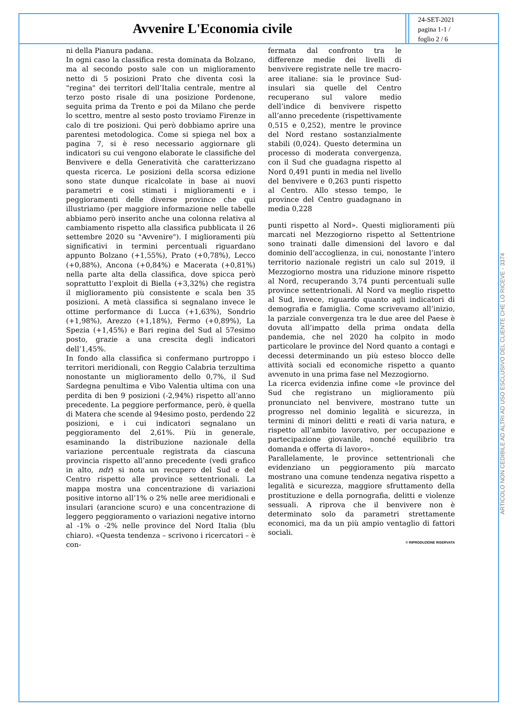Avvenire L'Economia civile
24-SET-2021
pagina 1-1 /
foglio 2 / 6
ni della Pianura padana.
In ogni caso la classifica resta dominata da Bolzano, ma al secondo posto sale con un miglioramento netto di 5 posizioni Prato che diventa così la "regina" dei territori dell’Italia centrale, mentre al terzo posto risale di una posizione Pordenone, seguita prima da Trento e poi da Milano che perde lo scettro, mentre al sesto posto troviamo Firenze in calo di tre posizioni. Qui però dobbiamo aprire una parentesi metodologica. Come si spiega nel box a pagina 7, si è reso necessario aggiornare gli indicatori su cui vengono elaborate le classifiche del Benvivere e della Generatività che caratterizzano questa ricerca. Le posizioni della scorsa edizione sono state dunque ricalcolate in base ai nuovi parametri e così stimati i miglioramenti e i peggioramenti delle diverse province che qui illustriamo (per maggiore informazione nelle tabelle abbiamo però inserito anche una colonna relativa al cambiamento rispetto alla classifica pubblicata il 26 settembre 2020 su "Avvenire"). I miglioramenti più significativi in termini percentuali riguardano appunto Bolzano (+1,55%), Prato (+0,78%), Lecco (+0,88%), Ancona (+0,84%) e Macerata (+0,81%) nella parte alta della classifica, dove spicca però soprattutto l’exploit di Biella (+3,32%) che registra il miglioramento più consistente e scala ben 35 posizioni. A metà classifica si segnalano invece le ottime performance di Lucca (+1,63%), Sondrio (+1,98%), Arezzo (+1,18%), Fermo (+0,89%), La Spezia (+1,45%) e Bari regina del Sud al 57esimo posto, grazie a una crescita degli indicatori dell’1,45%.
In fondo alla classifica si confermano purtroppo i territori meridionali, con Reggio Calabria terzultima nonostante un miglioramento dello 0,7%, il Sud Sardegna penultima e Vibo Valentia ultima con una perdita di ben 9 posizioni (-2,94%) rispetto all’anno precedente. La peggiore performance, però, è quella di Matera che scende al 94esimo posto, perdendo 22 posizioni, e i cui indicatori segnalano un peggioramento del 2,61%. Più in generale, esaminando la distribuzione nazionale della variazione percentuale registrata da ciascuna provincia rispetto all’anno precedente (vedi grafico in alto, ndr) si nota un recupero del Sud e del Centro rispetto alle province settentrionali. La mappa mostra una concentrazione di variazioni positive intorno all’1% o 2% nelle aree meridionali e insulari (arancione scuro) e una concentrazione di leggero peggioramento o variazioni negative intorno al -1% o -2% nelle province del Nord Italia (blu chiaro). «Questa tendenza – scrivono i ricercatori – è con-
fermata dal confronto tra le differenze medie dei livelli di benvivere registrate nelle tre macro-aree italiane: sia le province Sud-insulari sia quelle del Centro recuperano sul valore medio dell’indice di benvivere rispetto all’anno precedente (rispettivamente 0,515 e 0,252), mentre le province del Nord restano sostanzialmente stabili (0,024). Questo determina un processo di moderata convergenza, con il Sud che guadagna rispetto al Nord 0,491 punti in media nel livello del benvivere e 0,263 punti rispetto al Centro. Allo stesso tempo, le province del Centro guadagnano in media 0,228
punti rispetto al Nord». Questi miglioramenti più marcati nel Mezzogiorno rispetto al Settentrione sono trainati dalle dimensioni del lavoro e dal dominio dell’accoglienza, in cui, nonostante l’intero territorio nazionale registri un calo sul 2019, il Mezzogiorno mostra una riduzione minore rispetto al Nord, recuperando 3,74 punti percentuali sulle province settentrionali. Al Nord va meglio rispetto al Sud, invece, riguardo quanto agli indicatori di demografia e famiglia. Come scrivevamo all’inizio, la parziale convergenza tra le due aree del Paese è dovuta all’impatto della prima ondata della pandemia, che nel 2020 ha colpito in modo particolare le province del Nord quanto a contagi e decessi determinando un più esteso blocco delle attività sociali ed economiche rispetto a quanto avvenuto in una prima fase nel Mezzogiorno.
La ricerca evidenzia infine come «le province del Sud che registrano un miglioramento più pronunciato nel benvivere, mostrano tutte un progresso nel dominio legalità e sicurezza, in termini di minori delitti e reati di varia natura, e rispetto all’ambito lavorativo, per occupazione e partecipazione giovanile, nonché equilibrio tra domanda e offerta di lavoro».
Parallelamente, le province settentrionali che evidenziano un peggioramento più marcato mostrano una comune tendenza negativa rispetto a legalità e sicurezza, maggiore sfruttamento della prostituzione e della pornografia, delitti e violenze sessuali. A riprova che il benvivere non è determinato solo da parametri strettamente economici, ma da un più ampio ventaglio di fattori sociali.
© RIPRODUZIONE RISERVATA
ARTICOLO NON CEDIBILE AD ALTRI AD USO ESCLUSIVO DEL CLIENTE CHE LO RICEVE - 3374